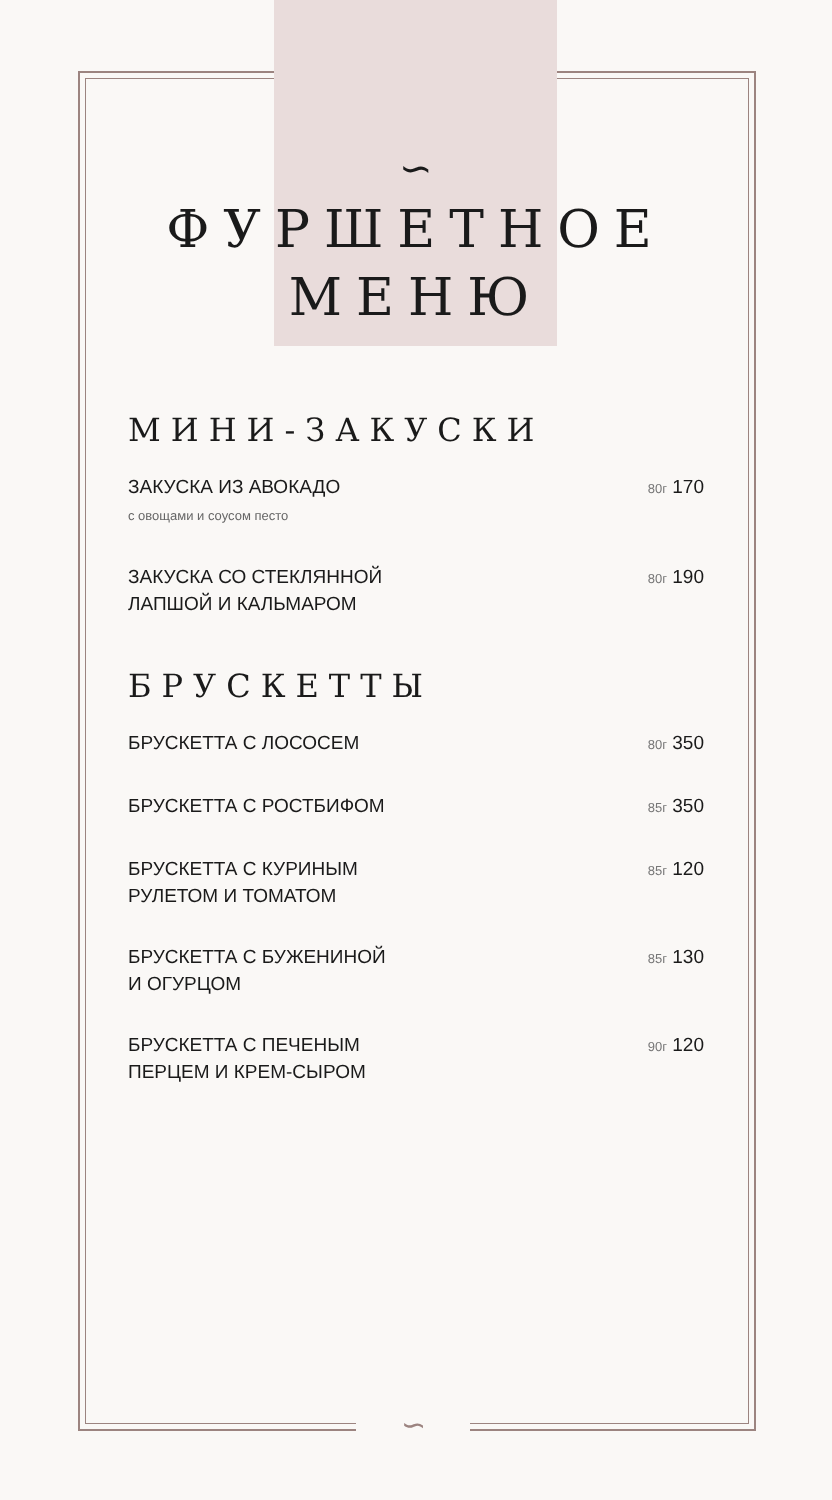∽
ФУРШЕТНОЕ
МЕНЮ
МИНИ-ЗАКУСКИ
ЗАКУСКА ИЗ АВОКАДО
с овощами и соусом песто
80г 170
ЗАКУСКА СО СТЕКЛЯННОЙ
ЛАПШОЙ И КАЛЬМАРОМ
80г 190
БРУСКЕТТЫ
БРУСКЕТТА С ЛОСОСЕМ
80г 350
БРУСКЕТТА С РОСТБИФОМ
85г 350
БРУСКЕТТА С КУРИНЫМ
РУЛЕТОМ И ТОМАТОМ
85г 120
БРУСКЕТТА С БУЖЕНИНОЙ
И ОГУРЦОМ
85г 130
БРУСКЕТТА С ПЕЧЕНЫМ
ПЕРЦЕМ И КРЕМ-СЫРОМ
90г 120
∽